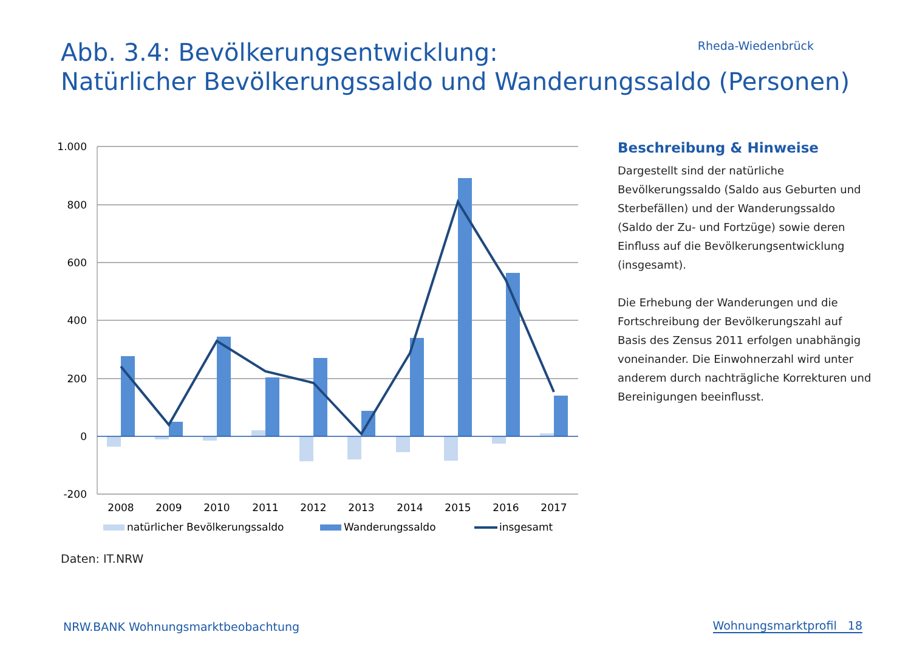Rheda-Wiedenbrück
Abb. 3.4: Bevölkerungsentwicklung:
Natürlicher Bevölkerungssaldo und Wanderungssaldo (Personen)
1.000
800
600
400
200
0
-200
2008
2009
2010
2011
2012
2013
2014
2015
2016
2017
natürlicher Bevölkerungssaldo
Wanderungssaldo
insgesamt
Beschreibung & Hinweise
Dargestellt sind der natürliche Bevölkerungssaldo (Saldo aus Geburten und Sterbefällen) und der Wanderungssaldo (Saldo der Zu- und Fortzüge) sowie deren Einfluss auf die Bevölkerungsentwicklung (insgesamt).
Die Erhebung der Wanderungen und die Fortschreibung der Bevölkerungszahl auf Basis des Zensus 2011 erfolgen unabhängig voneinander. Die Einwohnerzahl wird unter anderem durch nachträgliche Korrekturen und Bereinigungen beeinflusst.
Daten: IT.NRW
NRW.BANK Wohnungsmarktbeobachtung
Wohnungsmarktprofil 18